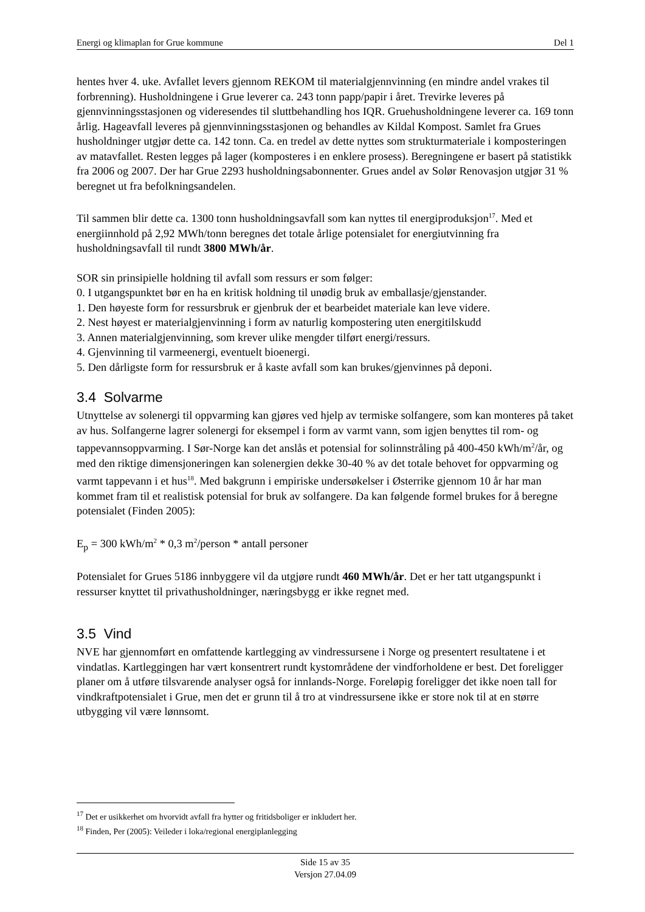Energi og klimaplan for Grue kommune Del 1
hentes hver 4. uke. Avfallet levers gjennom REKOM til materialgjennvinning (en mindre andel vrakes til forbrenning). Husholdningene i Grue leverer ca. 243 tonn papp/papir i året. Trevirke leveres på gjennvinningsstasjonen og videresendes til sluttbehandling hos IQR. Gruehusholdningene leverer ca. 169 tonn årlig. Hageavfall leveres på gjennvinningsstasjonen og behandles av Kildal Kompost. Samlet fra Grues husholdninger utgjør dette ca. 142 tonn. Ca. en tredel av dette nyttes som strukturmateriale i komposteringen av matavfallet. Resten legges på lager (komposteres i en enklere prosess). Beregningene er basert på statistikk fra 2006 og 2007. Der har Grue 2293 husholdningsabonnenter. Grues andel av Solør Renovasjon utgjør 31 % beregnet ut fra befolkningsandelen.
Til sammen blir dette ca. 1300 tonn husholdningsavfall som kan nyttes til energiproduksjon<sup>17</sup>. Med et energiinnhold på 2,92 MWh/tonn beregnes det totale årlige potensialet for energiutvinning fra husholdningsavfall til rundt 3800 MWh/år.
SOR sin prinsipielle holdning til avfall som ressurs er som følger:
0. I utgangspunktet bør en ha en kritisk holdning til unødig bruk av emballasje/gjenstander.
1. Den høyeste form for ressursbruk er gjenbruk der et bearbeidet materiale kan leve videre.
2. Nest høyest er materialgjenvinning i form av naturlig kompostering uten energitilskudd
3. Annen materialgjenvinning, som krever ulike mengder tilført energi/ressurs.
4. Gjenvinning til varmeenergi, eventuelt bioenergi.
5. Den dårligste form for ressursbruk er å kaste avfall som kan brukes/gjenvinnes på deponi.
3.4 Solvarme
Utnyttelse av solenergi til oppvarming kan gjøres ved hjelp av termiske solfangere, som kan monteres på taket av hus. Solfangerne lagrer solenergi for eksempel i form av varmt vann, som igjen benyttes til rom- og tappevannsoppvarming. I Sør-Norge kan det anslås et potensial for solinnstråling på 400-450 kWh/m<sup>2</sup>/år, og med den riktige dimensjoneringen kan solenergien dekke 30-40 % av det totale behovet for oppvarming og varmt tappevann i et hus<sup>18</sup>. Med bakgrunn i empiriske undersøkelser i Østerrike gjennom 10 år har man kommet fram til et realistisk potensial for bruk av solfangere. Da kan følgende formel brukes for å beregne potensialet (Finden 2005):
E<sub>p</sub> = 300 kWh/m<sup>2</sup> * 0,3 m<sup>2</sup>/person * antall personer
Potensialet for Grues 5186 innbyggere vil da utgjøre rundt 460 MWh/år. Det er her tatt utgangspunkt i ressurser knyttet til privathusholdninger, næringsbygg er ikke regnet med.
3.5 Vind
NVE har gjennomført en omfattende kartlegging av vindressursene i Norge og presentert resultatene i et vindatlas. Kartleggingen har vært konsentrert rundt kystområdene der vindforholdene er best. Det foreligger planer om å utføre tilsvarende analyser også for innlands-Norge. Foreløpig foreligger det ikke noen tall for vindkraftpotensialet i Grue, men det er grunn til å tro at vindressursene ikke er store nok til at en større utbygging vil være lønnsomt.
<sup>17</sup> Det er usikkerhet om hvorvidt avfall fra hytter og fritidsboliger er inkludert her.
<sup>18</sup> Finden, Per (2005): Veileder i loka/regional energiplanlegging
Side 15 av 35
Versjon 27.04.09